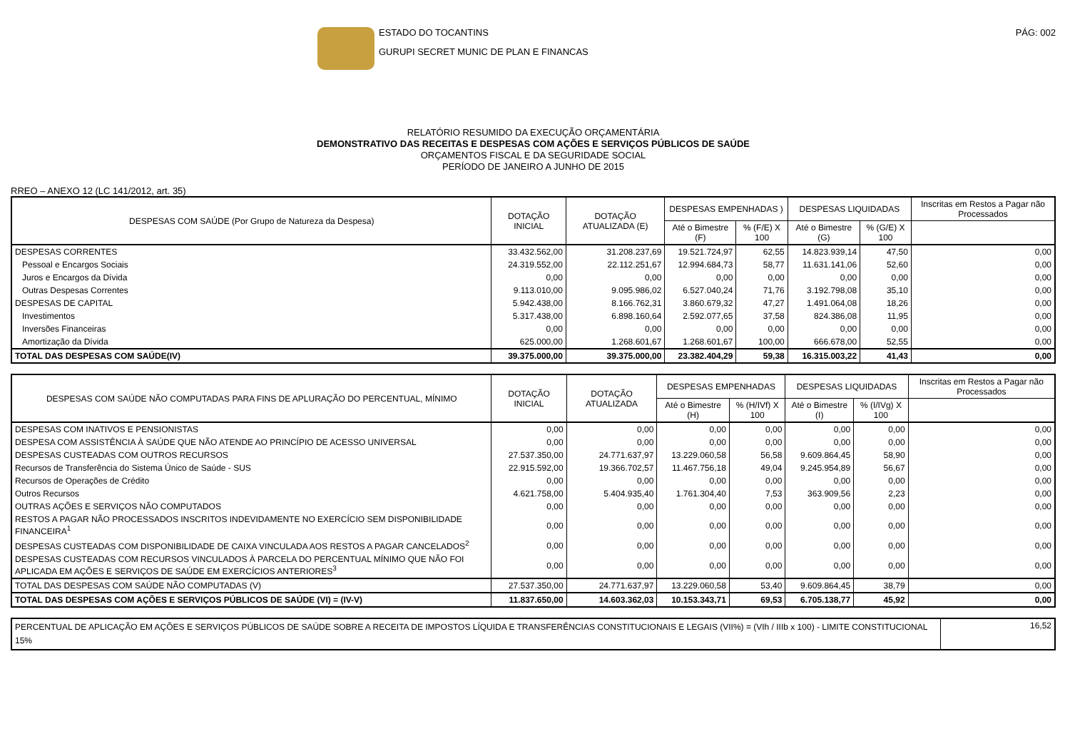ESTADO DO TOCANTINS
GURUPI SECRET MUNIC DE PLAN E FINANCAS
PÁG: 002
RELATÓRIO RESUMIDO DA EXECUÇÃO ORÇAMENTÁRIA
DEMONSTRATIVO DAS RECEITAS E DESPESAS COM AÇÕES E SERVIÇOS PÚBLICOS DE SAÚDE
ORÇAMENTOS FISCAL E DA SEGURIDADE SOCIAL
PERÍODO DE JANEIRO A JUNHO DE 2015
RREO – ANEXO 12 (LC 141/2012, art. 35)
| DESPESAS COM SAÚDE (Por Grupo de Natureza da Despesa) | DOTAÇÃO INICIAL | DOTAÇÃO ATUALIZADA (E) | DESPESAS EMPENHADAS ) | | DESPESAS LIQUIDADAS | | Inscritas em Restos a Pagar não Processados |
| --- | --- | --- | --- | --- | --- | --- | --- |
| | | | Até o Bimestre (F) | % (F/E) X 100 | Até o Bimestre (G) | % (G/E) X 100 | |
| DESPESAS CORRENTES | 33.432.562,00 | 31.208.237,69 | 19.521.724,97 | 62,55 | 14.823.939,14 | 47,50 | 0,00 |
| Pessoal e Encargos Sociais | 24.319.552,00 | 22.112.251,67 | 12.994.684,73 | 58,77 | 11.631.141,06 | 52,60 | 0,00 |
| Juros e Encargos da Dívida | 0,00 | 0,00 | 0,00 | 0,00 | 0,00 | 0,00 | 0,00 |
| Outras Despesas Correntes | 9.113.010,00 | 9.095.986,02 | 6.527.040,24 | 71,76 | 3.192.798,08 | 35,10 | 0,00 |
| DESPESAS DE CAPITAL | 5.942.438,00 | 8.166.762,31 | 3.860.679,32 | 47,27 | 1.491.064,08 | 18,26 | 0,00 |
| Investimentos | 5.317.438,00 | 6.898.160,64 | 2.592.077,65 | 37,58 | 824.386,08 | 11,95 | 0,00 |
| Inversões Financeiras | 0,00 | 0,00 | 0,00 | 0,00 | 0,00 | 0,00 | 0,00 |
| Amortização da Dívida | 625.000,00 | 1.268.601,67 | 1.268.601,67 | 100,00 | 666.678,00 | 52,55 | 0,00 |
| TOTAL DAS DESPESAS COM SAÚDE(IV) | 39.375.000,00 | 39.375.000,00 | 23.382.404,29 | 59,38 | 16.315.003,22 | 41,43 | 0,00 |
| DESPESAS COM SAÚDE NÃO COMPUTADAS PARA FINS DE APLURAÇÃO DO PERCENTUAL, MÍNIMO | DOTAÇÃO INICIAL | DOTAÇÃO ATUALIZADA | DESPESAS EMPENHADAS | | DESPESAS LIQUIDADAS | | Inscritas em Restos a Pagar não Processados |
| --- | --- | --- | --- | --- | --- | --- | --- |
| | | | Até o Bimestre (H) | % (H/IVf) X 100 | Até o Bimestre (I) | % (I/IVg) X 100 | |
| DESPESAS COM INATIVOS E PENSIONISTAS | 0,00 | 0,00 | 0,00 | 0,00 | 0,00 | 0,00 | 0,00 |
| DESPESA COM ASSISTÊNCIA À SAÚDE QUE NÃO ATENDE AO PRINCÍPIO DE ACESSO UNIVERSAL | 0,00 | 0,00 | 0,00 | 0,00 | 0,00 | 0,00 | 0,00 |
| DESPESAS CUSTEADAS COM OUTROS RECURSOS | 27.537.350,00 | 24.771.637,97 | 13.229.060,58 | 56,58 | 9.609.864,45 | 58,90 | 0,00 |
| Recursos de Transferência do Sistema Único de Saúde - SUS | 22.915.592,00 | 19.366.702,57 | 11.467.756,18 | 49,04 | 9.245.954,89 | 56,67 | 0,00 |
| Recursos de Operações de Crédito | 0,00 | 0,00 | 0,00 | 0,00 | 0,00 | 0,00 | 0,00 |
| Outros Recursos | 4.621.758,00 | 5.404.935,40 | 1.761.304,40 | 7,53 | 363.909,56 | 2,23 | 0,00 |
| OUTRAS AÇÕES E SERVIÇOS NÃO COMPUTADOS | 0,00 | 0,00 | 0,00 | 0,00 | 0,00 | 0,00 | 0,00 |
| RESTOS A PAGAR NÃO PROCESSADOS INSCRITOS INDEVIDAMENTE NO EXERCÍCIO SEM DISPONIBILIDADE FINANCEIRA<sup>1</sup> | 0,00 | 0,00 | 0,00 | 0,00 | 0,00 | 0,00 | 0,00 |
| DESPESAS CUSTEADAS COM DISPONIBILIDADE DE CAIXA VINCULADA AOS RESTOS A PAGAR CANCELADOS<sup>2</sup> | 0,00 | 0,00 | 0,00 | 0,00 | 0,00 | 0,00 | 0,00 |
| DESPESAS CUSTEADAS COM RECURSOS VINCULADOS À PARCELA DO PERCENTUAL MÍNIMO QUE NÃO FOI APLICADA EM AÇÕES E SERVIÇOS DE SAÚDE EM EXERCÍCIOS ANTERIORES<sup>3</sup> | 0,00 | 0,00 | 0,00 | 0,00 | 0,00 | 0,00 | 0,00 |
| TOTAL DAS DESPESAS COM SAÚDE NÃO COMPUTADAS (V) | 27.537.350,00 | 24.771.637,97 | 13.229.060,58 | 53,40 | 9.609.864,45 | 38,79 | 0,00 |
| TOTAL DAS DESPESAS COM AÇÕES E SERVIÇOS PÚBLICOS DE SAÚDE (VI) = (IV-V) | 11.837.650,00 | 14.603.362,03 | 10.153.343,71 | 69,53 | 6.705.138,77 | 45,92 | 0,00 |
| PERCENTUAL DE APLICAÇÃO EM AÇÕES E SERVIÇOS PÚBLICOS DE SAÚDE SOBRE A RECEITA DE IMPOSTOS LÍQUIDA E TRANSFERÊNCIAS CONSTITUCIONAIS E LEGAIS (VII%) = (VIh / IIIb x 100) - LIMITE CONSTITUCIONAL 15% | 16,52 |